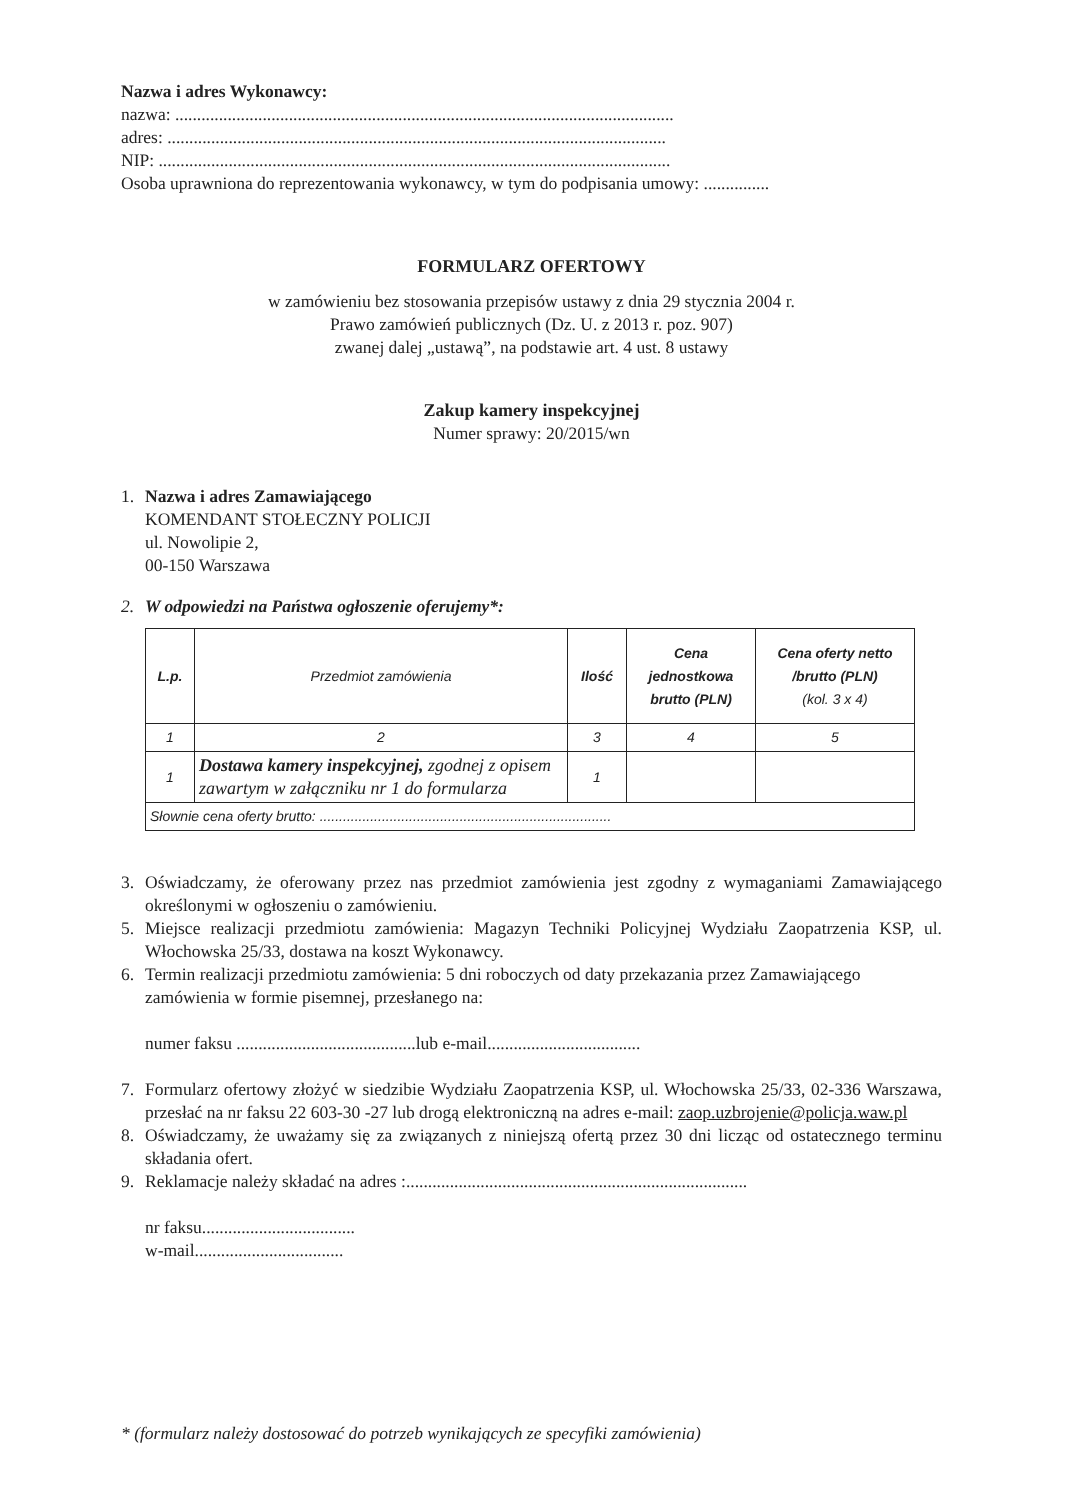Nazwa i adres Wykonawcy:
nazwa: ..................................................................................................................
adres: ..................................................................................................................
NIP: .....................................................................................................................
Osoba uprawniona do reprezentowania wykonawcy, w tym do podpisania umowy: ...............
FORMULARZ OFERTOWY
w zamówieniu bez stosowania przepisów ustawy z dnia 29 stycznia 2004 r.
Prawo zamówień publicznych (Dz. U. z 2013 r. poz. 907)
zwanej dalej „ustawą”, na podstawie art. 4 ust. 8 ustawy
Zakup kamery inspekcyjnej
Numer sprawy: 20/2015/wn
1. Nazwa i adres Zamawiającego
KOMENDANT STOŁECZNY POLICJI
ul. Nowolipie 2,
00-150 Warszawa
2. W odpowiedzi na Państwa ogłoszenie oferujemy*:
| L.p. | Przedmiot zamówienia | Ilość | Cena jednostkowa brutto (PLN) | Cena oferty netto /brutto (PLN) (kol. 3 x 4) |
| --- | --- | --- | --- | --- |
| 1 | 2 | 3 | 4 | 5 |
| 1 | Dostawa kamery inspekcyjnej, zgodnej z opisem zawartym w załączniku nr 1 do formularza | 1 | | |
| Słownie cena oferty brutto: ........................................................................... | | | | |
3. Oświadczamy, że oferowany przez nas przedmiot zamówienia jest zgodny z wymaganiami Zamawiającego określonymi w ogłoszeniu o zamówieniu.
5. Miejsce realizacji przedmiotu zamówienia: Magazyn Techniki Policyjnej Wydziału Zaopatrzenia KSP, ul. Włochowska 25/33, dostawa na koszt Wykonawcy.
6. Termin realizacji przedmiotu zamówienia: 5 dni roboczych od daty przekazania przez Zamawiającego zamówienia w formie pisemnej, przesłanego na:
numer faksu .........................................lub e-mail...................................
7. Formularz ofertowy złożyć w siedzibie Wydziału Zaopatrzenia KSP, ul. Włochowska 25/33, 02-336 Warszawa, przesłać na nr faksu 22 603-30 -27 lub drogą elektroniczną na adres e-mail: zaop.uzbrojenie@policja.waw.pl
8. Oświadczamy, że uważamy się za związanych z niniejszą ofertą przez 30 dni licząc od ostatecznego terminu składania ofert.
9. Reklamacje należy składać na adres :..............................................................................
nr faksu...................................
w-mail..................................
* (formularz należy dostosować do potrzeb wynikających ze specyfiki zamówienia)